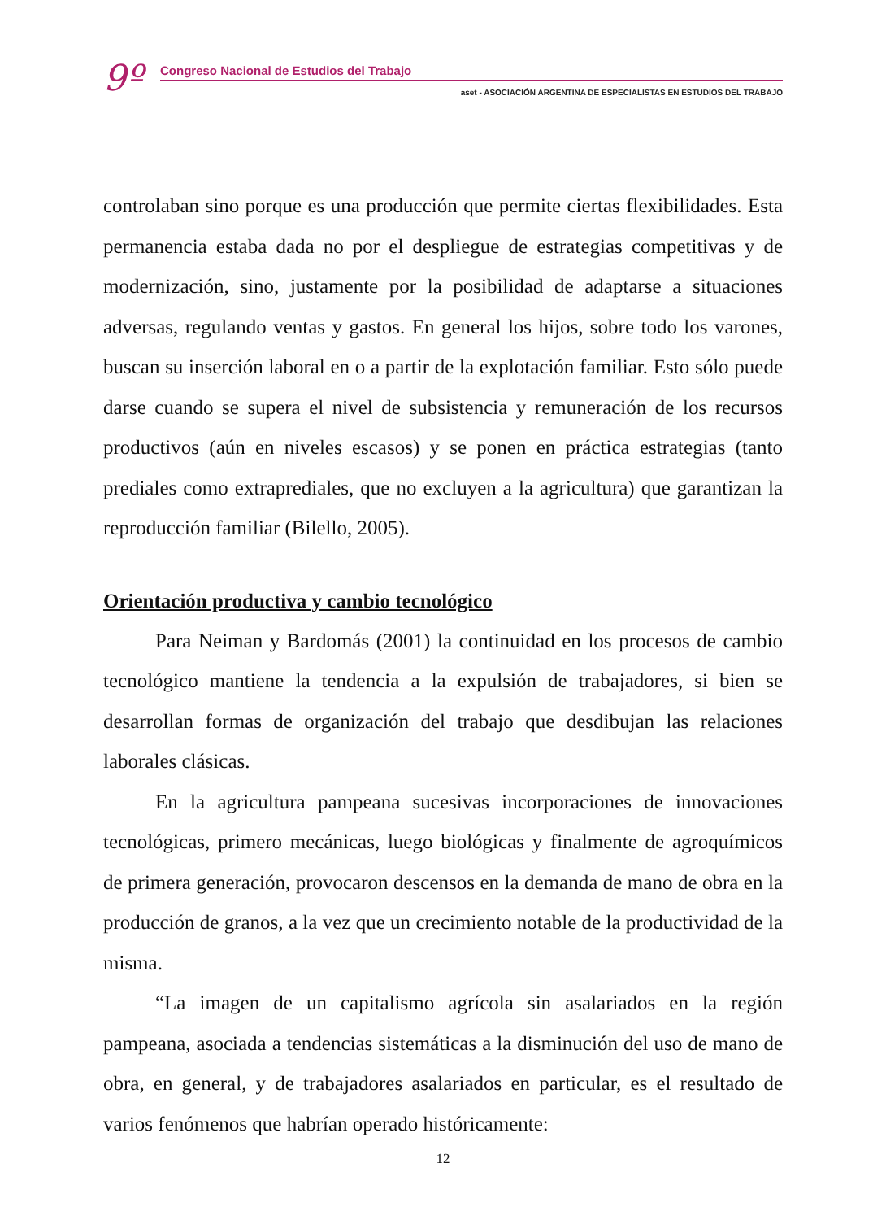9º
Congreso Nacional de Estudios del Trabajo
aset - ASOCIACIÓN ARGENTINA DE ESPECIALISTAS EN ESTUDIOS DEL TRABAJO
controlaban sino porque es una producción que permite ciertas flexibilidades. Esta permanencia estaba dada no por el despliegue de estrategias competitivas y de modernización, sino, justamente por la posibilidad de adaptarse a situaciones adversas, regulando ventas y gastos. En general los hijos, sobre todo los varones, buscan su inserción laboral en o a partir de la explotación familiar. Esto sólo puede darse cuando se supera el nivel de subsistencia y remuneración de los recursos productivos (aún en niveles escasos) y se ponen en práctica estrategias (tanto prediales como extraprediales, que no excluyen a la agricultura) que garantizan la reproducción familiar (Bilello, 2005).
Orientación productiva y cambio tecnológico
Para Neiman y Bardomás (2001) la continuidad en los procesos de cambio tecnológico mantiene la tendencia a la expulsión de trabajadores, si bien se desarrollan formas de organización del trabajo que desdibujan las relaciones laborales clásicas.
En la agricultura pampeana sucesivas incorporaciones de innovaciones tecnológicas, primero mecánicas, luego biológicas y finalmente de agroquímicos de primera generación, provocaron descensos en la demanda de mano de obra en la producción de granos, a la vez que un crecimiento notable de la productividad de la misma.
“La imagen de un capitalismo agrícola sin asalariados en la región pampeana, asociada a tendencias sistemáticas a la disminución del uso de mano de obra, en general, y de trabajadores asalariados en particular, es el resultado de varios fenómenos que habrían operado históricamente:
12